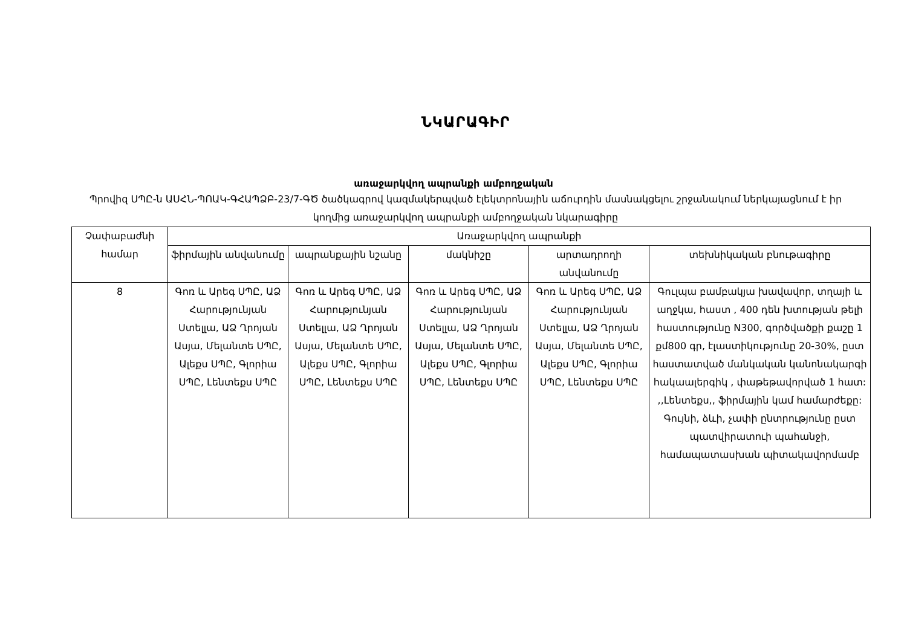ՆԿԱՐԱԳԻՐ
առաջարկվող ապրանքի ամբողջական
Պրովիզ ՍՊԸ-ն ԱՍՀՆ-ՊՈԱԿ-ԳՀԱՊՁԲ-23/7-ԳԾ ծածկագրով կազմակերպված էլեկտրոնային աճուրդին մասնակցելու շրջանակում ներկայացնում է իր կողմից առաջարկվող ապրանքի ամբողջական նկարագիրը
| Չափաբաժնի համար | Առաջարկվող ապրանքի | | | | |
| --- | --- | --- | --- | --- | --- |
| | ֆիրմային անվանումը | ապրանքային նշանը | մակնիշը | արտադրողի անվանումը | տեխնիկական բնութագիրը |
| 8 | Գոռ և Արեգ ՍՊԸ, ԱՁ Հարությունյան Ստելլա, ԱՁ Ղրոյան Ասյա, Մելանտե ՍՊԸ, Ալեքս ՍՊԸ, Գլորիա ՍՊԸ, Լենտեքս ՍՊԸ | Գոռ և Արեգ ՍՊԸ, ԱՁ Հարությունյան Ստելլա, ԱՁ Ղրոյան Ասյա, Մելանտե ՍՊԸ, Ալեքս ՍՊԸ, Գլորիա ՍՊԸ, Լենտեքս ՍՊԸ | Գոռ և Արեգ ՍՊԸ, ԱՁ Հարությունյան Ստելլա, ԱՁ Ղրոյան Ասյա, Մելանտե ՍՊԸ, Ալեքս ՍՊԸ, Գլորիա ՍՊԸ, Լենտեքս ՍՊԸ | Գոռ և Արեգ ՍՊԸ, ԱՁ Հարությունյան Ստելլա, ԱՁ Ղրոյան Ասյա, Մելանտե ՍՊԸ, Ալեքս ՍՊԸ, Գլորիա ՍՊԸ, Լենտեքս ՍՊԸ | Գուլպա բամբակյա խավավոր, տղայի և աղջկա, հաստ , 400 դեն խտության թելի հաստությունը N300, գործվածքի քաշը 1 քմ800 գր, էլաստիկությունը 20-30%, ըստ հաստատված մանկական կանոնակարգի հակաալերգիկ , փաթեթավորված 1 հատ: ,,Լենտեքս,, ֆիրմային կամ համարժեքը: Գույնի, ձևի, չափի ընտրությունը ըստ պատվիրատուի պահանջի, համապատասխան պիտակավորմամբ |